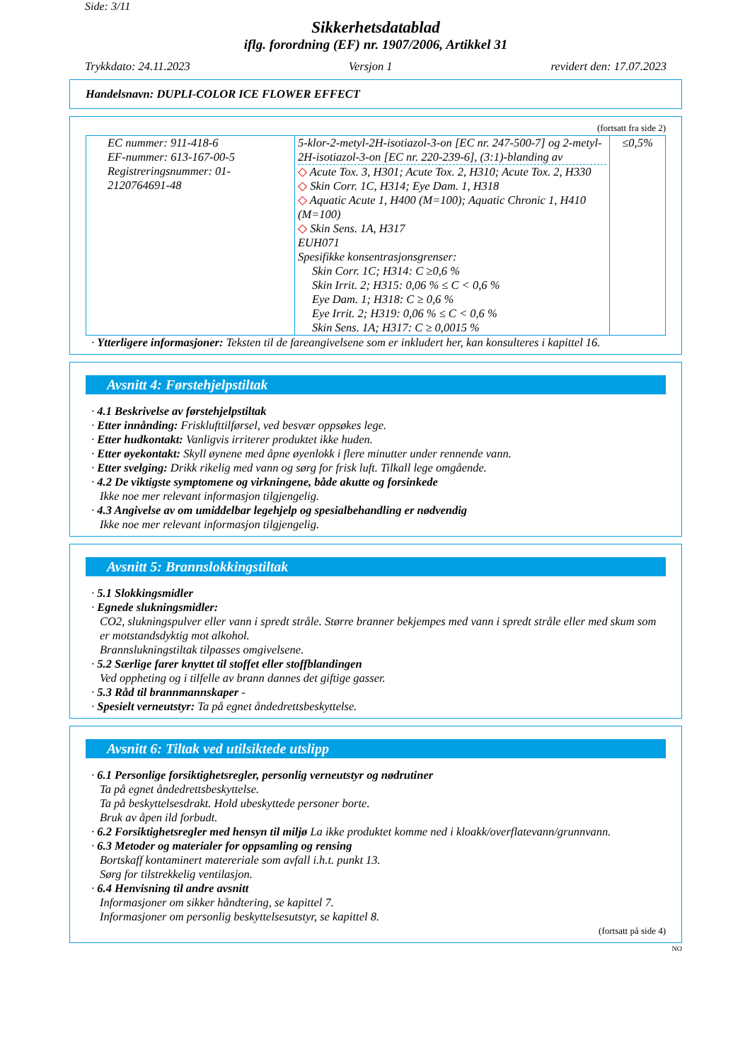Side: 3/11
Sikkerhetsdatablad
iflg. forordning (EF) nr. 1907/2006, Artikkel 31
Trykkdato: 24.11.2023 Versjon 1 revidert den: 17.07.2023
Handelsnavn: DUPLI-COLOR ICE FLOWER EFFECT
(fortsatt fra side 2)
| EC nummer: 911-418-6 EF-nummer: 613-167-00-5 Registreringsnummer: 01-2120764691-48 | 5-klor-2-metyl-2H-isotiazol-3-on [EC nr. 247-500-7] og 2-metyl-2H-isotiazol-3-on [EC nr. 220-239-6], (3:1)-blanding av ◇ Acute Tox. 3, H301; Acute Tox. 2, H310; Acute Tox. 2, H330 ◇ Skin Corr. 1C, H314; Eye Dam. 1, H318 ◇ Aquatic Acute 1, H400 (M=100); Aquatic Chronic 1, H410 (M=100) ◇ Skin Sens. 1A, H317 EUH071 Spesifikke konsentrasjonsgrenser: Skin Corr. 1C; H314: C ≥0,6 % Skin Irrit. 2; H315: 0,06 % ≤ C < 0,6 % Eye Dam. 1; H318: C ≥ 0,6 % Eye Irrit. 2; H319: 0,06 % ≤ C < 0,6 % Skin Sens. 1A; H317: C ≥ 0,0015 % | ≤0,5% |
· Ytterligere informasjoner: Teksten til de fareangivelsene som er inkludert her, kan konsulteres i kapittel 16.
Avsnitt 4: Førstehjelpstiltak
· 4.1 Beskrivelse av førstehjelpstiltak
· Etter innånding: Frisklufttilførsel, ved besvær oppsøkes lege.
· Etter hudkontakt: Vanligvis irriterer produktet ikke huden.
· Etter øyekontakt: Skyll øynene med åpne øyenlokk i flere minutter under rennende vann.
· Etter svelging: Drikk rikelig med vann og sørg for frisk luft. Tilkall lege omgående.
· 4.2 De viktigste symptomene og virkningene, både akutte og forsinkede
Ikke noe mer relevant informasjon tilgjengelig.
· 4.3 Angivelse av om umiddelbar legehjelp og spesialbehandling er nødvendig
Ikke noe mer relevant informasjon tilgjengelig.
Avsnitt 5: Brannslokkingstiltak
· 5.1 Slokkingsmidler
· Egnede slukningsmidler:
CO2, slukningspulver eller vann i spredt stråle. Større branner bekjempes med vann i spredt stråle eller med skum som er motstandsdyktig mot alkohol.
Brannslukningstiltak tilpasses omgivelsene.
· 5.2 Særlige farer knyttet til stoffet eller stoffblandingen
Ved oppheting og i tilfelle av brann dannes det giftige gasser.
· 5.3 Råd til brannmannskaper -
· Spesielt verneutstyr: Ta på egnet åndedrettsbeskyttelse.
Avsnitt 6: Tiltak ved utilsiktede utslipp
· 6.1 Personlige forsiktighetsregler, personlig verneutstyr og nødrutiner
Ta på egnet åndedrettsbeskyttelse.
Ta på beskyttelsesdrakt. Hold ubeskyttede personer borte.
Bruk av åpen ild forbudt.
· 6.2 Forsiktighetsregler med hensyn til miljø La ikke produktet komme ned i kloakk/overflatevann/grunnvann.
· 6.3 Metoder og materialer for oppsamling og rensing
Bortskaff kontaminert matereriale som avfall i.h.t. punkt 13.
Sørg for tilstrekkelig ventilasjon.
· 6.4 Henvisning til andre avsnitt
Informasjoner om sikker håndtering, se kapittel 7.
Informasjoner om personlig beskyttelsesutstyr, se kapittel 8.
(fortsatt på side 4)
NO